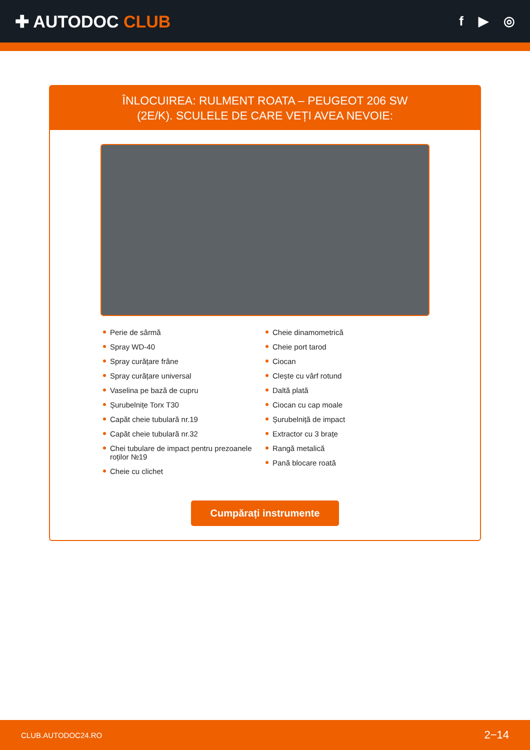✚ AUTODOC CLUB
f ▶ ◎
ÎNLOCUIREA: RULMENT ROATA – PEUGEOT 206 SW
(2E/K). SCULELE DE CARE VEȚI AVEA NEVOIE:
Perie de sârmă
Spray WD-40
Spray curățare frâne
Spray curățare universal
Vaselina pe bază de cupru
Șurubelnițe Torx T30
Capăt cheie tubulară nr.19
Capăt cheie tubulară nr.32
Chei tubulare de impact pentru prezoanele roților №19
Cheie cu clichet
Cheie dinamometrică
Cheie port tarod
Ciocan
Clește cu vârf rotund
Daltă plată
Ciocan cu cap moale
Șurubelniță de impact
Extractor cu 3 brațe
Rangă metalică
Pană blocare roată
Cumpărați instrumente
CLUB.AUTODOC24.RO 2−14